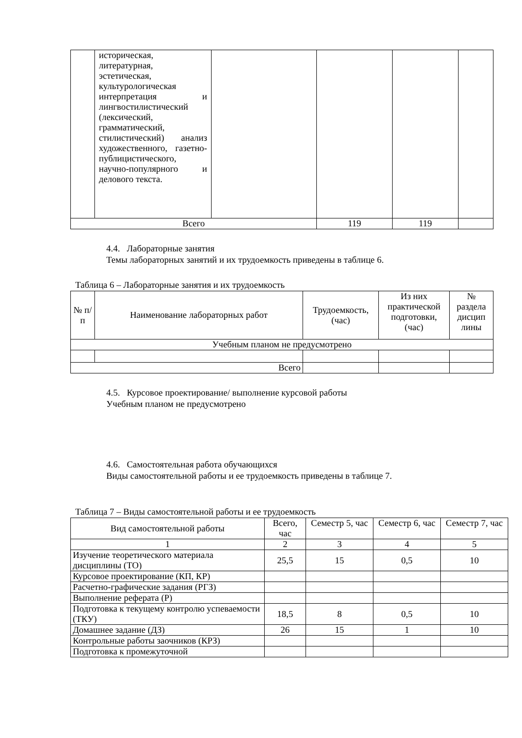| | историческая, литературная, эстетическая, культурологическая интерпретация и лингвостилистический (лексический, грамматический, стилистический) анализ художественного, газетно-публицистического, научно-популярного и делового текста. | | | | |
| Всего | | | 119 | 119 | |
4.4. Лабораторные занятия
Темы лабораторных занятий и их трудоемкость приведены в таблице 6.
Таблица 6 – Лабораторные занятия и их трудоемкость
| № п/п | Наименование лабораторных работ | Трудоемкость, (час) | Из них практической подготовки, (час) | № раздела дисцип лины |
| --- | --- | --- | --- | --- |
| Учебным планом не предусмотрено | | | | |
| Всего | | | | |
4.5. Курсовое проектирование/ выполнение курсовой работы
Учебным планом не предусмотрено
4.6. Самостоятельная работа обучающихся
Виды самостоятельной работы и ее трудоемкость приведены в таблице 7.
Таблица 7 – Виды самостоятельной работы и ее трудоемкость
| Вид самостоятельной работы | Всего, час | Семестр 5, час | Семестр 6, час | Семестр 7, час |
| --- | --- | --- | --- | --- |
| 1 | 2 | 3 | 4 | 5 |
| Изучение теоретического материала дисциплины (ТО) | 25,5 | 15 | 0,5 | 10 |
| Курсовое проектирование (КП, КР) | | | | |
| Расчетно-графические задания (РГЗ) | | | | |
| Выполнение реферата (Р) | | | | |
| Подготовка к текущему контролю успеваемости (ТКУ) | 18,5 | 8 | 0,5 | 10 |
| Домашнее задание (ДЗ) | 26 | 15 | 1 | 10 |
| Контрольные работы заочников (КРЗ) | | | | |
| Подготовка к промежуточной | | | | |